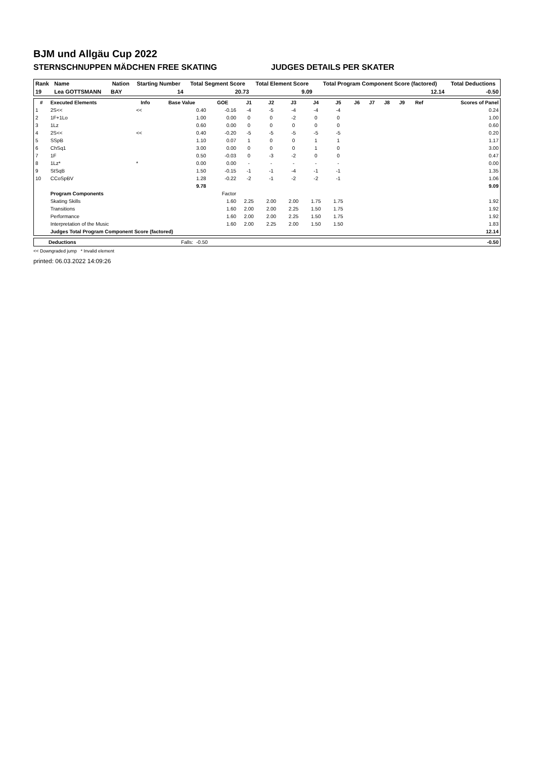BJM und Allgäu Cup 2022
STERNSCHNUPPEN MÄDCHEN FREE SKATING JUDGES DETAILS PER SKATER
| Rank | Name | Nation | Starting Number | Total Segment Score | Total Element Score | Total Program Component Score (factored) | Total Deductions |
| --- | --- | --- | --- | --- | --- | --- | --- |
| 19 | Lea GOTTSMANN | BAY | 14 | 20.73 | 9.09 | 12.14 | -0.50 |
| # | Executed Elements | Info | Base Value | GOE | J1 | J2 | J3 | J4 | J5 | J6 | J7 | J8 | J9 | Ref | Scores of Panel |
| --- | --- | --- | --- | --- | --- | --- | --- | --- | --- | --- | --- | --- | --- | --- | --- |
| 1 | 2S<< | << | 0.40 | -0.16 | -4 | -5 | -4 | -4 | -4 | | | | | | 0.24 |
| 2 | 1F+1Lo | | 1.00 | 0.00 | 0 | 0 | -2 | 0 | 0 | | | | | | 1.00 |
| 3 | 1Lz | | 0.60 | 0.00 | 0 | 0 | 0 | 0 | 0 | | | | | | 0.60 |
| 4 | 2S<< | << | 0.40 | -0.20 | -5 | -5 | -5 | -5 | -5 | | | | | | 0.20 |
| 5 | SSpB | | 1.10 | 0.07 | 1 | 0 | 0 | 1 | 1 | | | | | | 1.17 |
| 6 | ChSq1 | | 3.00 | 0.00 | 0 | 0 | 0 | 1 | 0 | | | | | | 3.00 |
| 7 | 1F | | 0.50 | -0.03 | 0 | -3 | -2 | 0 | 0 | | | | | | 0.47 |
| 8 | 1Lz* | * | 0.00 | 0.00 | - | - | - | - | - | | | | | | 0.00 |
| 9 | StSqB | | 1.50 | -0.15 | -1 | -1 | -4 | -1 | -1 | | | | | | 1.35 |
| 10 | CCoSpBV | | 1.28 | -0.22 | -2 | -1 | -2 | -2 | -1 | | | | | | 1.06 |
| | | | 9.78 | | | | | | | | | | | | 9.09 |
| | Program Components | | | Factor | | | | | | | | | | | |
| | Skating Skills | | | 1.60 | 2.25 | 2.00 | 2.00 | 1.75 | 1.75 | | | | | | 1.92 |
| | Transitions | | | 1.60 | 2.00 | 2.00 | 2.25 | 1.50 | 1.75 | | | | | | 1.92 |
| | Performance | | | 1.60 | 2.00 | 2.00 | 2.25 | 1.50 | 1.75 | | | | | | 1.92 |
| | Interpretation of the Music | | | 1.60 | 2.00 | 2.25 | 2.00 | 1.50 | 1.50 | | | | | | 1.83 |
| | Judges Total Program Component Score (factored) | | | | | | | | | | | | | | 12.14 |
| | Deductions | Falls: | -0.50 | -0.50 |
<< Downgraded jump * Invalid element
printed: 06.03.2022 14:09:26